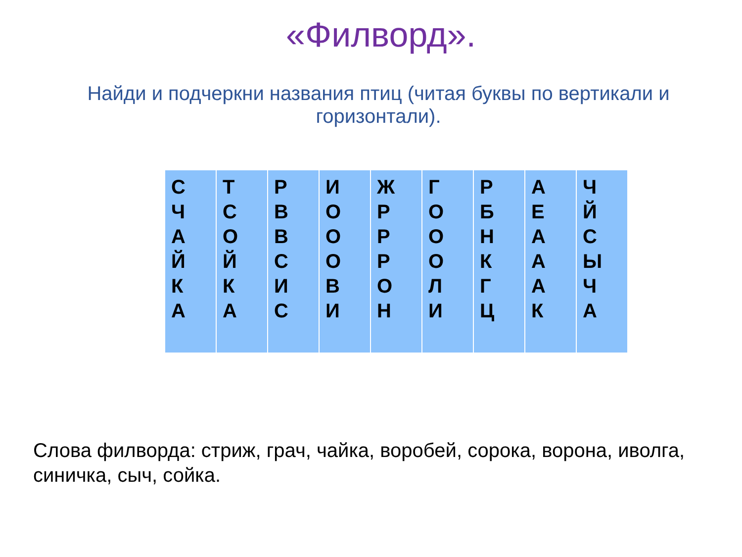«Филворд».
Найди и подчеркни названия птиц (читая буквы по вертикали и горизонтали).
| С Ч А Й К А | Т С О Й К А | Р В В С И С | И О О О В И | Ж Р Р Р О Н | Г О О О Л И | Р Б Н К Г Ц | А Е А А А К | Ч Й С Ы Ч А |
Слова филворда: стриж, грач, чайка, воробей, сорока, ворона, иволга, синичка, сыч, сойка.